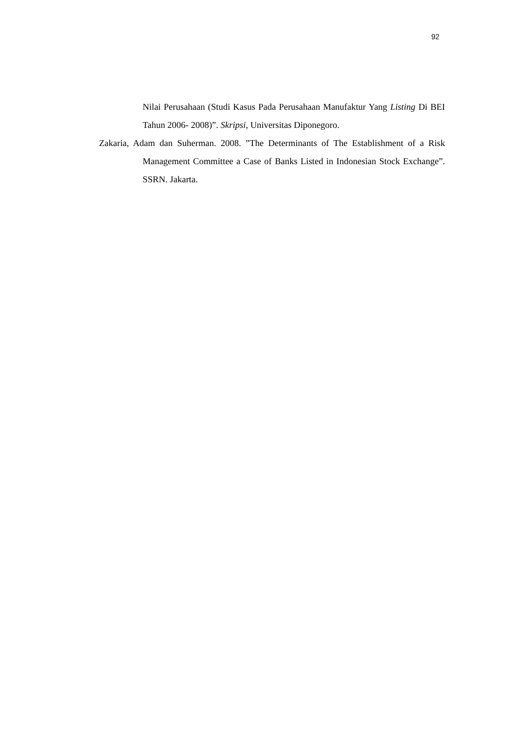92
Nilai Perusahaan (Studi Kasus Pada Perusahaan Manufaktur Yang Listing Di BEI Tahun 2006- 2008)”. Skripsi, Universitas Diponegoro.
Zakaria, Adam dan Suherman. 2008. ”The Determinants of The Establishment of a Risk Management Committee a Case of Banks Listed in Indonesian Stock Exchange”. SSRN. Jakarta.